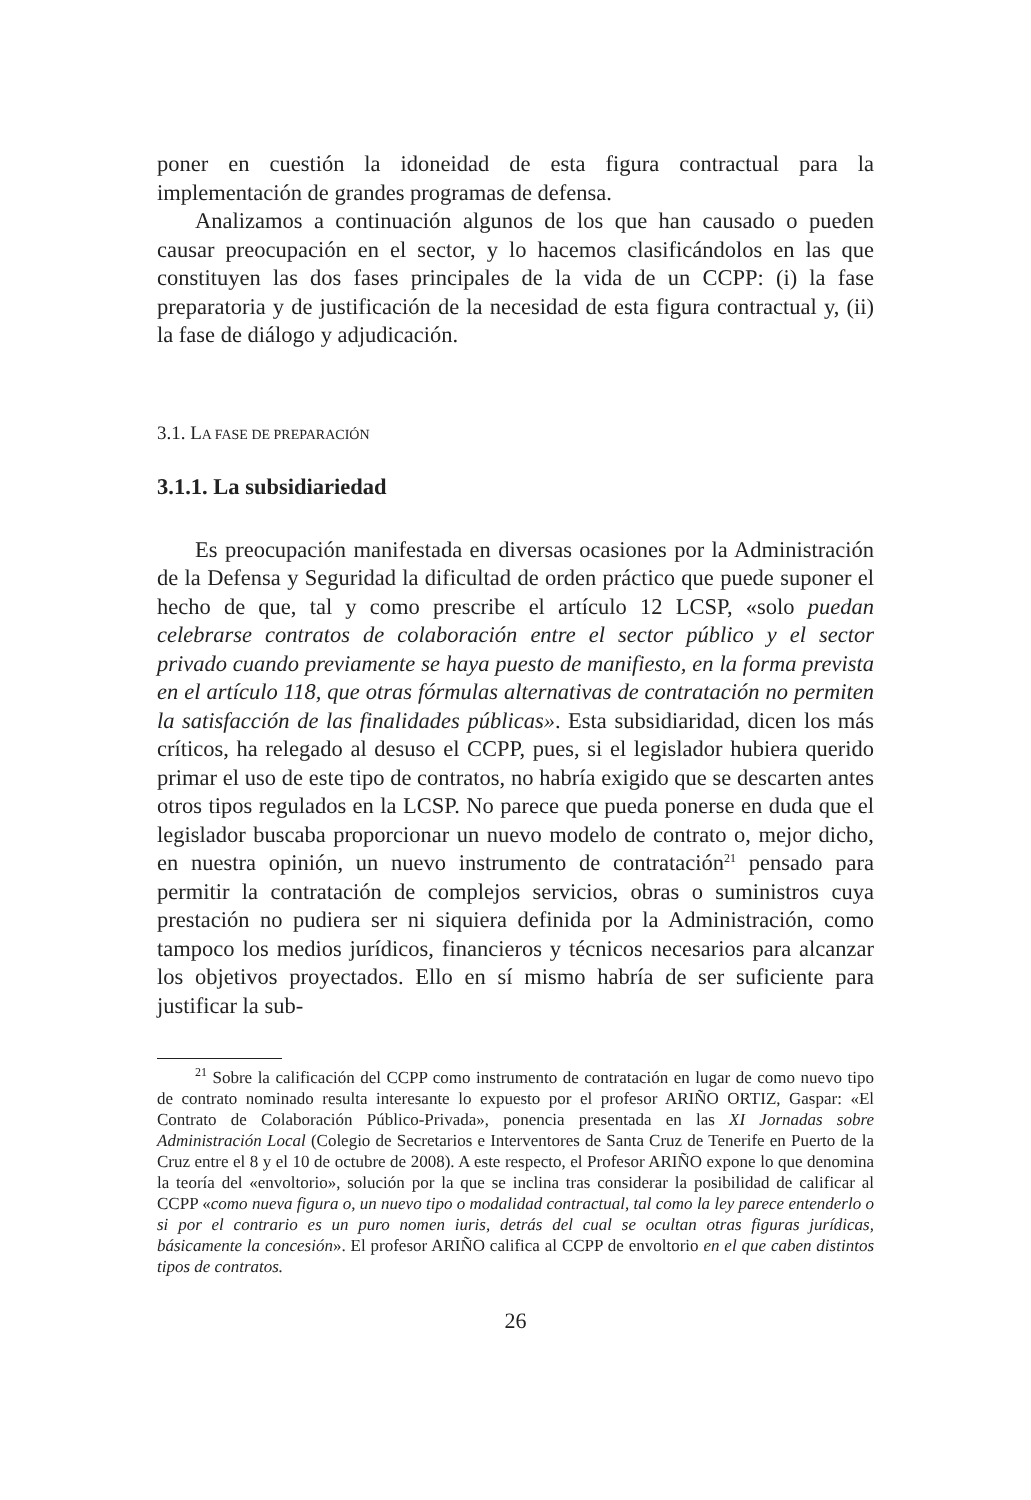poner en cuestión la idoneidad de esta figura contractual para la implementación de grandes programas de defensa.
Analizamos a continuación algunos de los que han causado o pueden causar preocupación en el sector, y lo hacemos clasificándolos en las que constituyen las dos fases principales de la vida de un CCPP: (i) la fase preparatoria y de justificación de la necesidad de esta figura contractual y, (ii) la fase de diálogo y adjudicación.
3.1. LA FASE DE PREPARACIÓN
3.1.1. La subsidiariedad
Es preocupación manifestada en diversas ocasiones por la Administración de la Defensa y Seguridad la dificultad de orden práctico que puede suponer el hecho de que, tal y como prescribe el artículo 12 LCSP, «solo puedan celebrarse contratos de colaboración entre el sector público y el sector privado cuando previamente se haya puesto de manifiesto, en la forma prevista en el artículo 118, que otras fórmulas alternativas de contratación no permiten la satisfacción de las finalidades públicas». Esta subsidiaridad, dicen los más críticos, ha relegado al desuso el CCPP, pues, si el legislador hubiera querido primar el uso de este tipo de contratos, no habría exigido que se descarten antes otros tipos regulados en la LCSP. No parece que pueda ponerse en duda que el legislador buscaba proporcionar un nuevo modelo de contrato o, mejor dicho, en nuestra opinión, un nuevo instrumento de contratación<sup>21</sup> pensado para permitir la contratación de complejos servicios, obras o suministros cuya prestación no pudiera ser ni siquiera definida por la Administración, como tampoco los medios jurídicos, financieros y técnicos necesarios para alcanzar los objetivos proyectados. Ello en sí mismo habría de ser suficiente para justificar la sub-
<sup>21</sup> Sobre la calificación del CCPP como instrumento de contratación en lugar de como nuevo tipo de contrato nominado resulta interesante lo expuesto por el profesor ARIÑO ORTIZ, Gaspar: «El Contrato de Colaboración Público-Privada», ponencia presentada en las XI Jornadas sobre Administración Local (Colegio de Secretarios e Interventores de Santa Cruz de Tenerife en Puerto de la Cruz entre el 8 y el 10 de octubre de 2008). A este respecto, el Profesor ARIÑO expone lo que denomina la teoría del «envoltorio», solución por la que se inclina tras considerar la posibilidad de calificar al CCPP «como nueva figura o, un nuevo tipo o modalidad contractual, tal como la ley parece entenderlo o si por el contrario es un puro nomen iuris, detrás del cual se ocultan otras figuras jurídicas, básicamente la concesión». El profesor ARIÑO califica al CCPP de envoltorio en el que caben distintos tipos de contratos.
26